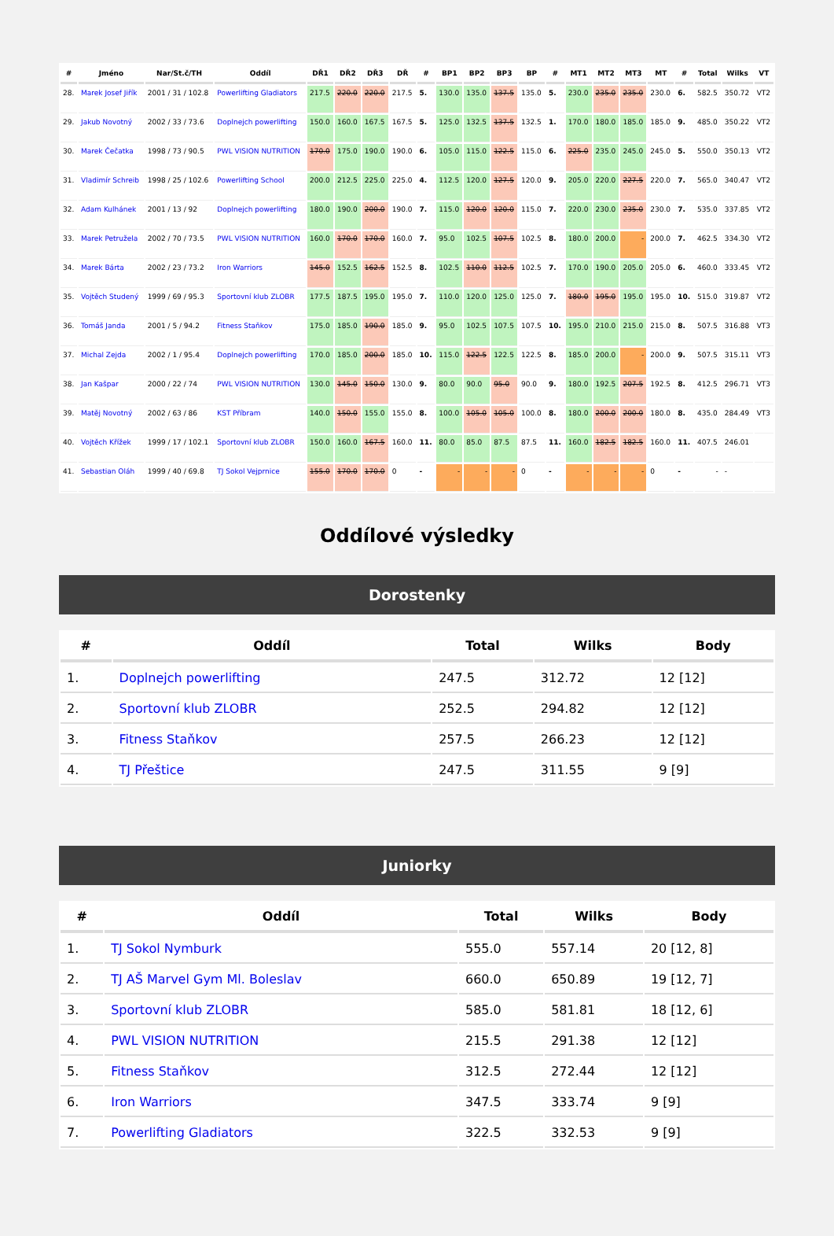| # | Jméno | Nar/St.č/TH | Oddíl | DŘ1 | DŘ2 | DŘ3 | DŘ | # | BP1 | BP2 | BP3 | BP | # | MT1 | MT2 | MT3 | MT | # | Total | Wilks | VT |
| --- | --- | --- | --- | --- | --- | --- | --- | --- | --- | --- | --- | --- | --- | --- | --- | --- | --- | --- | --- | --- | --- |
| 28. | Marek Josef Jiřík | 2001 / 31 / 102.8 | Powerlifting Gladiators | 217.5 | 220.0 | 220.0 | 217.5 | 5. | 130.0 | 135.0 | 137.5 | 135.0 | 5. | 230.0 | 235.0 | 235.0 | 230.0 | 6. | 582.5 | 350.72 | VT2 |
| 29. | Jakub Novotný | 2002 / 33 / 73.6 | Doplnejch powerlifting | 150.0 | 160.0 | 167.5 | 167.5 | 5. | 125.0 | 132.5 | 137.5 | 132.5 | 1. | 170.0 | 180.0 | 185.0 | 185.0 | 9. | 485.0 | 350.22 | VT2 |
| 30. | Marek Čečatka | 1998 / 73 / 90.5 | PWL VISION NUTRITION | 170.0 | 175.0 | 190.0 | 190.0 | 6. | 105.0 | 115.0 | 122.5 | 115.0 | 6. | 225.0 | 235.0 | 245.0 | 245.0 | 5. | 550.0 | 350.13 | VT2 |
| 31. | Vladimír Schreib | 1998 / 25 / 102.6 | Powerlifting School | 200.0 | 212.5 | 225.0 | 225.0 | 4. | 112.5 | 120.0 | 127.5 | 120.0 | 9. | 205.0 | 220.0 | 227.5 | 220.0 | 7. | 565.0 | 340.47 | VT2 |
| 32. | Adam Kulhánek | 2001 / 13 / 92 | Doplnejch powerlifting | 180.0 | 190.0 | 200.0 | 190.0 | 7. | 115.0 | 120.0 | 120.0 | 115.0 | 7. | 220.0 | 230.0 | 235.0 | 230.0 | 7. | 535.0 | 337.85 | VT2 |
| 33. | Marek Petružela | 2002 / 70 / 73.5 | PWL VISION NUTRITION | 160.0 | 170.0 | 170.0 | 160.0 | 7. | 95.0 | 102.5 | 107.5 | 102.5 | 8. | 180.0 | 200.0 | - | 200.0 | 7. | 462.5 | 334.30 | VT2 |
| 34. | Marek Bárta | 2002 / 23 / 73.2 | Iron Warriors | 145.0 | 152.5 | 162.5 | 152.5 | 8. | 102.5 | 110.0 | 112.5 | 102.5 | 7. | 170.0 | 190.0 | 205.0 | 205.0 | 6. | 460.0 | 333.45 | VT2 |
| 35. | Vojtěch Studený | 1999 / 69 / 95.3 | Sportovní klub ZLOBR | 177.5 | 187.5 | 195.0 | 195.0 | 7. | 110.0 | 120.0 | 125.0 | 125.0 | 7. | 180.0 | 195.0 | 195.0 | 195.0 | 10. | 515.0 | 319.87 | VT2 |
| 36. | Tomáš Janda | 2001 / 5 / 94.2 | Fitness Staňkov | 175.0 | 185.0 | 190.0 | 185.0 | 9. | 95.0 | 102.5 | 107.5 | 107.5 | 10. | 195.0 | 210.0 | 215.0 | 215.0 | 8. | 507.5 | 316.88 | VT3 |
| 37. | Michal Zejda | 2002 / 1 / 95.4 | Doplnejch powerlifting | 170.0 | 185.0 | 200.0 | 185.0 | 10. | 115.0 | 122.5 | 122.5 | 122.5 | 8. | 185.0 | 200.0 | - | 200.0 | 9. | 507.5 | 315.11 | VT3 |
| 38. | Jan Kašpar | 2000 / 22 / 74 | PWL VISION NUTRITION | 130.0 | 145.0 | 150.0 | 130.0 | 9. | 80.0 | 90.0 | 95.0 | 90.0 | 9. | 180.0 | 192.5 | 207.5 | 192.5 | 8. | 412.5 | 296.71 | VT3 |
| 39. | Matěj Novotný | 2002 / 63 / 86 | KST Příbram | 140.0 | 150.0 | 155.0 | 155.0 | 8. | 100.0 | 105.0 | 105.0 | 100.0 | 8. | 180.0 | 200.0 | 200.0 | 180.0 | 8. | 435.0 | 284.49 | VT3 |
| 40. | Vojtěch Křížek | 1999 / 17 / 102.1 | Sportovní klub ZLOBR | 150.0 | 160.0 | 167.5 | 160.0 | 11. | 80.0 | 85.0 | 87.5 | 87.5 | 11. | 160.0 | 182.5 | 182.5 | 160.0 | 11. | 407.5 | 246.01 | |
| 41. | Sebastian Oláh | 1999 / 40 / 69.8 | TJ Sokol Vejprnice | 155.0 | 170.0 | 170.0 | 0 | - | - | - | - | 0 | - | - | - | - | 0 | - | - | - | |
Oddílové výsledky
Dorostenky
| # | Oddíl | Total | Wilks | Body |
| --- | --- | --- | --- | --- |
| 1. | Doplnejch powerlifting | 247.5 | 312.72 | 12 [12] |
| 2. | Sportovní klub ZLOBR | 252.5 | 294.82 | 12 [12] |
| 3. | Fitness Staňkov | 257.5 | 266.23 | 12 [12] |
| 4. | TJ Přeštice | 247.5 | 311.55 | 9 [9] |
Juniorky
| # | Oddíl | Total | Wilks | Body |
| --- | --- | --- | --- | --- |
| 1. | TJ Sokol Nymburk | 555.0 | 557.14 | 20 [12, 8] |
| 2. | TJ AŠ Marvel Gym Ml. Boleslav | 660.0 | 650.89 | 19 [12, 7] |
| 3. | Sportovní klub ZLOBR | 585.0 | 581.81 | 18 [12, 6] |
| 4. | PWL VISION NUTRITION | 215.5 | 291.38 | 12 [12] |
| 5. | Fitness Staňkov | 312.5 | 272.44 | 12 [12] |
| 6. | Iron Warriors | 347.5 | 333.74 | 9 [9] |
| 7. | Powerlifting Gladiators | 322.5 | 332.53 | 9 [9] |